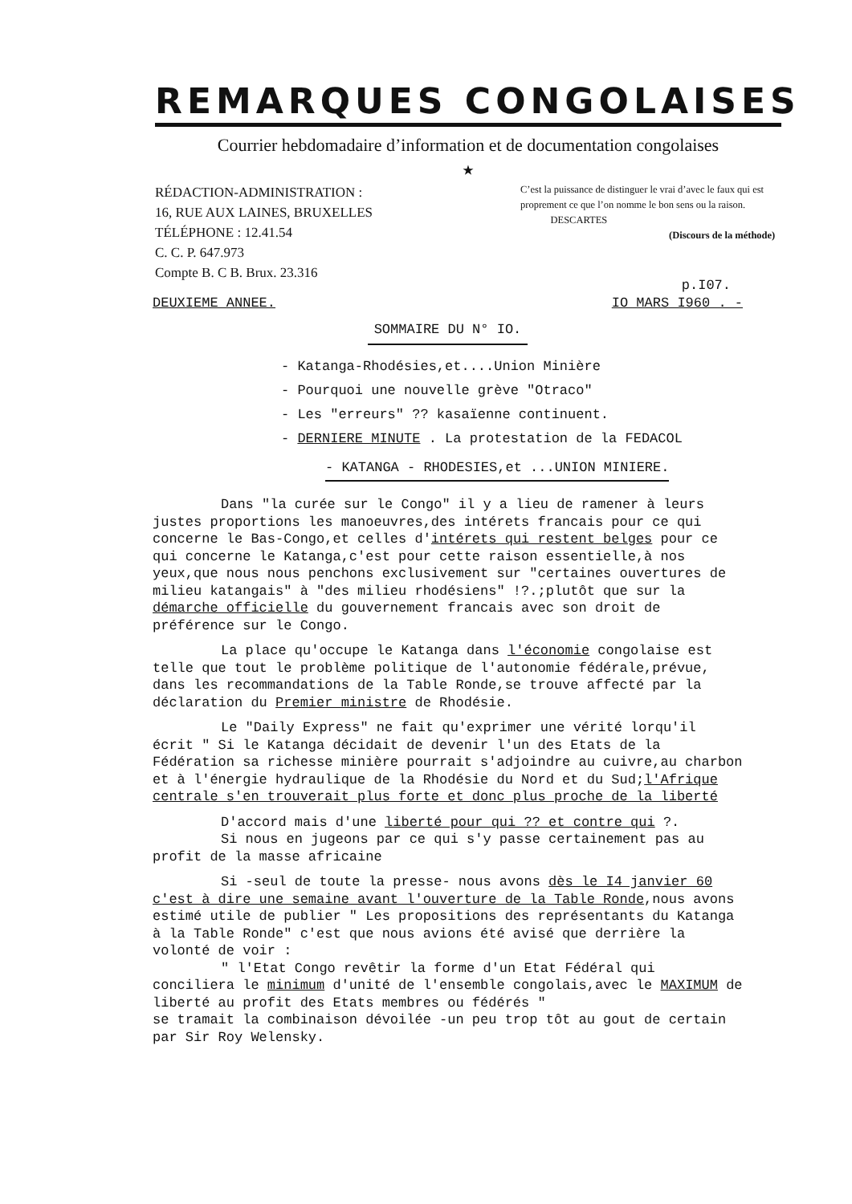REMARQUES CONGOLAISES
Courrier hebdomadaire d’information et de documentation congolaises
★
RÉDACTION-ADMINISTRATION :
16, RUE AUX LAINES, BRUXELLES
TÉLÉPHONE : 12.41.54
C. C. P. 647.973
Compte B. C B. Brux. 23.316
C’est la puissance de distinguer le vrai d’avec le faux qui est proprement ce que l’on nomme le bon sens ou la raison. DESCARTES
(Discours de la méthode)
p.I07.
DEUXIEME ANNEE. IO MARS I960 . -
SOMMAIRE DU N° IO.
- Katanga-Rhodésies,et....Union Minière
- Pourquoi une nouvelle grève "Otraco"
- Les "erreurs" ?? kasaïenne continuent.
- DERNIERE MINUTE . La protestation de la FEDACOL
- KATANGA - RHODESIES,et ...UNION MINIERE.
Dans "la curée sur le Congo" il y a lieu de ramener à leurs justes proportions les manoeuvres,des intérets francais pour ce qui concerne le Bas-Congo,et celles d'intérets qui restent belges pour ce qui concerne le Katanga,c'est pour cette raison essentielle,à nos yeux,que nous nous penchons exclusivement sur "certaines ouvertures de milieu katangais" à "des milieu rhodésiens" !?.;plutôt que sur la démarche officielle du gouvernement francais avec son droit de préférence sur le Congo.
La place qu'occupe le Katanga dans l'économie congolaise est telle que tout le problème politique de l'autonomie fédérale,prévue, dans les recommandations de la Table Ronde,se trouve affecté par la déclaration du Premier ministre de Rhodésie.
Le "Daily Express" ne fait qu'exprimer une vérité lorqu'il écrit " Si le Katanga décidait de devenir l'un des Etats de la Fédération sa richesse minière pourrait s'adjoindre au cuivre,au charbon et à l'énergie hydraulique de la Rhodésie du Nord et du Sud;l'Afrique centrale s'en trouverait plus forte et donc plus proche de la liberté
D'accord mais d'une liberté pour qui ?? et contre qui ?.
Si nous en jugeons par ce qui s'y passe certainement pas au profit de la masse africaine
Si -seul de toute la presse- nous avons dès le I4 janvier 60 c'est à dire une semaine avant l'ouverture de la Table Ronde,nous avons estimé utile de publier " Les propositions des représentants du Katanga à la Table Ronde" c'est que nous avions été avisé que derrière la volonté de voir :
" l'Etat Congo revêtir la forme d'un Etat Fédéral qui conciliera le minimum d'unité de l'ensemble congolais,avec le MAXIMUM de liberté au profit des Etats membres ou fédérés "
se tramait la combinaison dévoilée -un peu trop tôt au gout de certain par Sir Roy Welensky.